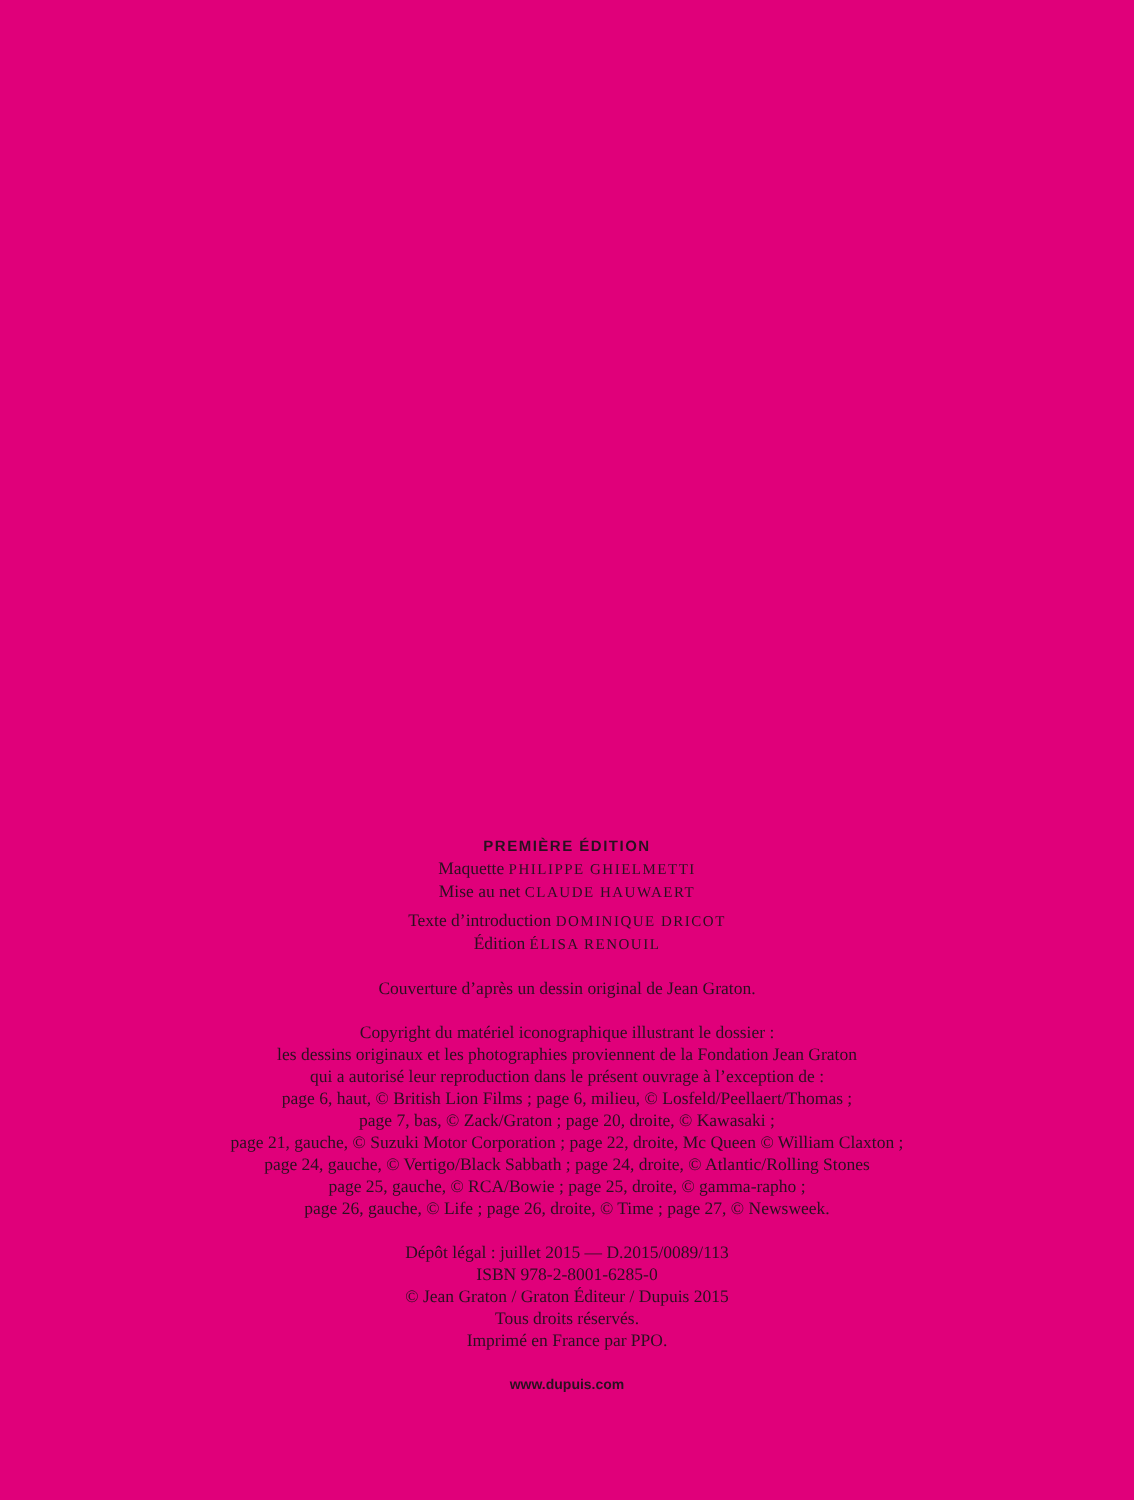PREMIÈRE ÉDITION
Maquette PHILIPPE GHIELMETTI
Mise au net CLAUDE HAUWAERT
Texte d’introduction DOMINIQUE DRICOT
Édition ÉLISA RENOUIL
Couverture d’après un dessin original de Jean Graton.
Copyright du matériel iconographique illustrant le dossier :
les dessins originaux et les photographies proviennent de la Fondation Jean Graton
qui a autorisé leur reproduction dans le présent ouvrage à l’exception de :
page 6, haut, © British Lion Films ; page 6, milieu, © Losfeld/Peellaert/Thomas ;
page 7, bas, © Zack/Graton ; page 20, droite, © Kawasaki ;
page 21, gauche, © Suzuki Motor Corporation ; page 22, droite, Mc Queen © William Claxton ;
page 24, gauche, © Vertigo/Black Sabbath ; page 24, droite, © Atlantic/Rolling Stones
page 25, gauche, © RCA/Bowie ; page 25, droite, © gamma-rapho ;
page 26, gauche, © Life ; page 26, droite, © Time ; page 27, © Newsweek.
Dépôt légal : juillet 2015 — D.2015/0089/113
ISBN 978-2-8001-6285-0
© Jean Graton / Graton Éditeur / Dupuis 2015
Tous droits réservés.
Imprimé en France par PPO.
www.dupuis.com